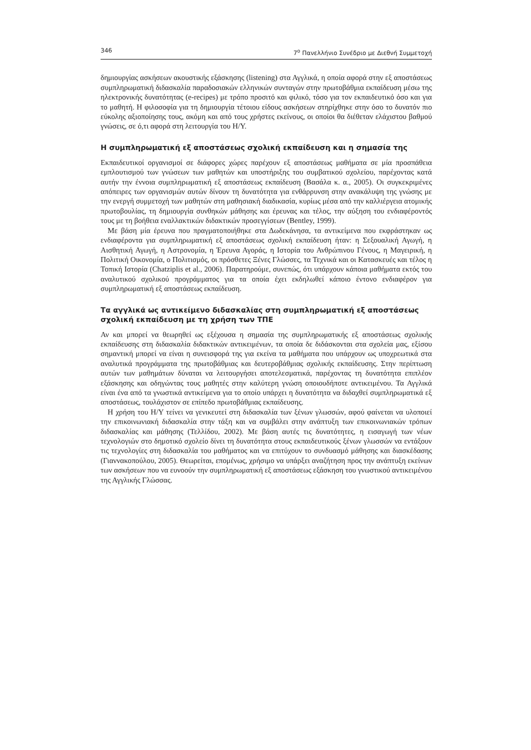346 7<sup>ο</sup> Πανελλήνιο Συνέδριο με Διεθνή Συμμετοχή
δημιουργίας ασκήσεων ακουστικής εξάσκησης (listening) στα Αγγλικά, η οποία αφορά στην εξ αποστάσεως συμπληρωματική διδασκαλία παραδοσιακών ελληνικών συνταγών στην πρωτοβάθμια εκπαίδευση μέσω της ηλεκτρονικής δυνατότητας (e-recipes) με τρόπο προσιτό και φιλικό, τόσο για τον εκπαιδευτικό όσο και για το μαθητή. Η φιλοσοφία για τη δημιουργία τέτοιου είδους ασκήσεων στηρίχθηκε στην όσο το δυνατόν πιο εύκολης αξιοποίησης τους, ακόμη και από τους χρήστες εκείνους, οι οποίοι θα διέθεταν ελάχιστου βαθμού γνώσεις, σε ό,τι αφορά στη λειτουργία του Η/Υ.
Η συμπληρωματική εξ αποστάσεως σχολική εκπαίδευση και η σημασία της
Εκπαιδευτικοί οργανισμοί σε διάφορες χώρες παρέχουν εξ αποστάσεως μαθήματα σε μία προσπάθεια εμπλουτισμού των γνώσεων των μαθητών και υποστήριξης του συμβατικού σχολείου, παρέχοντας κατά αυτήν την έννοια συμπληρωματική εξ αποστάσεως εκπαίδευση (Βασάλα κ. α., 2005). Οι συγκεκριμένες απόπειρες των οργανισμών αυτών δίνουν τη δυνατότητα για ενθάρρυνση στην ανακάλυψη της γνώσης με την ενεργή συμμετοχή των μαθητών στη μαθησιακή διαδικασία, κυρίως μέσα από την καλλιέργεια ατομικής πρωτοβουλίας, τη δημιουργία συνθηκών μάθησης και έρευνας και τέλος, την αύξηση του ενδιαφέροντός τους με τη βοήθεια εναλλακτικών διδακτικών προσεγγίσεων (Bentley, 1999).
Με βάση μία έρευνα που πραγματοποιήθηκε στα Δωδεκάνησα, τα αντικείμενα που εκφράστηκαν ως ενδιαφέροντα για συμπληρωματική εξ αποστάσεως σχολική εκπαίδευση ήταν: η Σεξουαλική Αγωγή, η Αισθητική Αγωγή, η Αστρονομία, η Έρευνα Αγοράς, η Ιστορία του Ανθρώπινου Γένους, η Μαγειρική, η Πολιτική Οικονομία, ο Πολιτισμός, οι πρόσθετες Ξένες Γλώσσες, τα Τεχνικά και οι Κατασκευές και τέλος η Τοπική Ιστορία (Chatziplis et al., 2006). Παρατηρούμε, συνεπώς, ότι υπάρχουν κάποια μαθήματα εκτός του αναλυτικού σχολικού προγράμματος για τα οποία έχει εκδηλωθεί κάποιο έντονο ενδιαφέρον για συμπληρωματική εξ αποστάσεως εκπαίδευση.
Τα αγγλικά ως αντικείμενο διδασκαλίας στη συμπληρωματική εξ αποστάσεως σχολική εκπαίδευση με τη χρήση των ΤΠΕ
Αν και μπορεί να θεωρηθεί ως εξέχουσα η σημασία της συμπληρωματικής εξ αποστάσεως σχολικής εκπαίδευσης στη διδασκαλία διδακτικών αντικειμένων, τα οποία δε διδάσκονται στα σχολεία μας, εξίσου σημαντική μπορεί να είναι η συνεισφορά της για εκείνα τα μαθήματα που υπάρχουν ως υποχρεωτικά στα αναλυτικά προγράμματα της πρωτοβάθμιας και δευτεροβάθμιας σχολικής εκπαίδευσης. Στην περίπτωση αυτών των μαθημάτων δύναται να λειτουργήσει αποτελεσματικά, παρέχοντας τη δυνατότητα επιπλέον εξάσκησης και οδηγώντας τους μαθητές στην καλύτερη γνώση οποιουδήποτε αντικειμένου. Τα Αγγλικά είναι ένα από τα γνωστικά αντικείμενα για το οποίο υπάρχει η δυνατότητα να διδαχθεί συμπληρωματικά εξ αποστάσεως, τουλάχιστον σε επίπεδο πρωτοβάθμιας εκπαίδευσης.
Η χρήση του Η/Υ τείνει να γενικευτεί στη διδασκαλία των ξένων γλωσσών, αφού φαίνεται να υλοποιεί την επικοινωνιακή διδασκαλία στην τάξη και να συμβάλει στην ανάπτυξη των επικοινωνιακών τρόπων διδασκαλίας και μάθησης (Τελλίδου, 2002). Με βάση αυτές τις δυνατότητες, η εισαγωγή των νέων τεχνολογιών στο δημοτικό σχολείο δίνει τη δυνατότητα στους εκπαιδευτικούς ξένων γλωσσών να εντάξουν τις τεχνολογίες στη διδασκαλία του μαθήματος και να επιτύχουν το συνδυασμό μάθησης και διασκέδασης (Γιαννακοπούλου, 2005). Θεωρείται, επομένως, χρήσιμο να υπάρξει αναζήτηση προς την ανάπτυξη εκείνων των ασκήσεων που να ευνοούν την συμπληρωματική εξ αποστάσεως εξάσκηση του γνωστικού αντικειμένου της Αγγλικής Γλώσσας.